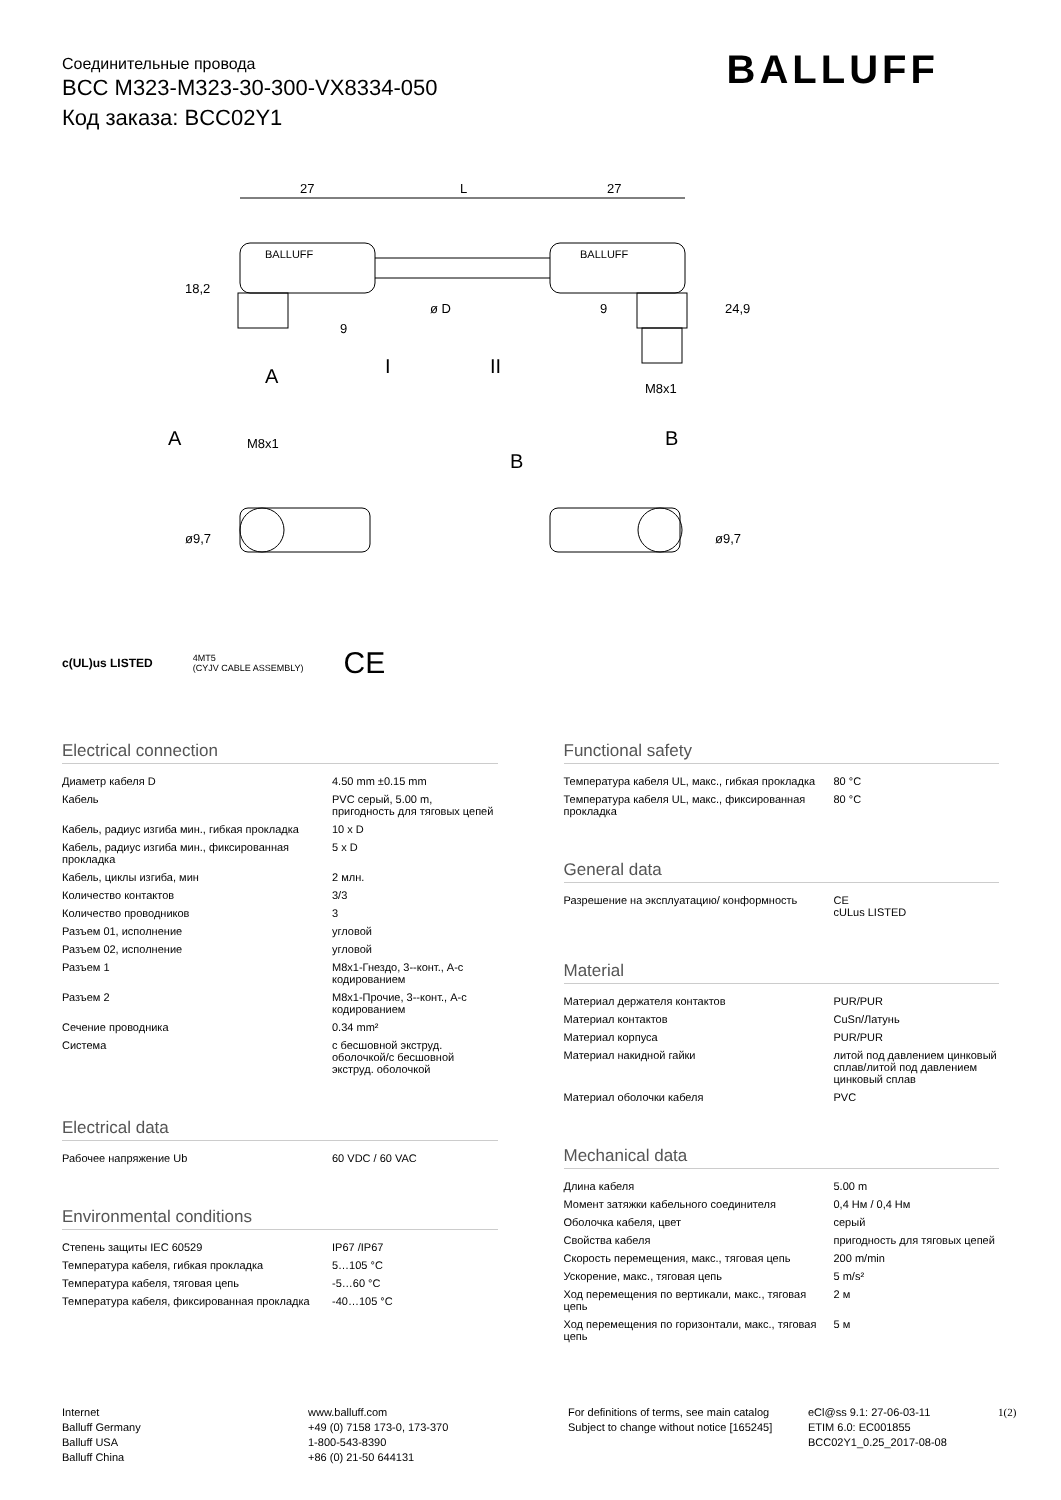Соединительные провода
BCC M323-M323-30-300-VX8334-050
Код заказа: BCC02Y1
BALLUFF
27
L
27
BALLUFF
BALLUFF
18,2
24,9
ø D
9
9
A
I
II
M8x1
B
A
M8x1
B
ø9,7
ø9,7
c(UL)us LISTED 4MT5
(CYJV CABLE ASSEMBLY) CE
Electrical connection
| Диаметр кабеля D | 4.50 mm ±0.15 mm |
| Кабель | PVC серый, 5.00 m, пригодность для тяговых цепей |
| Кабель, радиус изгиба мин., гибкая прокладка | 10 x D |
| Кабель, радиус изгиба мин., фиксированная прокладка | 5 x D |
| Кабель, циклы изгиба, мин | 2 млн. |
| Количество контактов | 3/3 |
| Количество проводников | 3 |
| Разъем 01, исполнение | угловой |
| Разъем 02, исполнение | угловой |
| Разъем 1 | M8x1-Гнездо, 3--конт., A-с кодированием |
| Разъем 2 | M8x1-Прочие, 3--конт., A-с кодированием |
| Сечение проводника | 0.34 mm² |
| Система | с бесшовной экструд. оболочкой/с бесшовной экструд. оболочкой |
Electrical data
| Рабочее напряжение Ub | 60 VDC / 60 VAC |
Environmental conditions
| Степень защиты IEC 60529 | IP67 /IP67 |
| Температура кабеля, гибкая прокладка | 5…105 °C |
| Температура кабеля, тяговая цепь | -5…60 °C |
| Температура кабеля, фиксированная прокладка | -40…105 °C |
Functional safety
| Температура кабеля UL, макс., гибкая прокладка | 80 °C |
| Температура кабеля UL, макс., фиксированная прокладка | 80 °C |
General data
| Разрешение на эксплуатацию/ конформность | CE cULus LISTED |
Material
| Материал держателя контактов | PUR/PUR |
| Материал контактов | CuSn/Латунь |
| Материал корпуса | PUR/PUR |
| Материал накидной гайки | литой под давлением цинковый сплав/литой под давлением цинковый сплав |
| Материал оболочки кабеля | PVC |
Mechanical data
| Длина кабеля | 5.00 m |
| Момент затяжки кабельного соединителя | 0,4 Нм / 0,4 Нм |
| Оболочка кабеля, цвет | серый |
| Свойства кабеля | пригодность для тяговых цепей |
| Скорость перемещения, макс., тяговая цепь | 200 m/min |
| Ускорение, макс., тяговая цепь | 5 m/s² |
| Ход перемещения по вертикали, макс., тяговая цепь | 2 м |
| Ход перемещения по горизонтали, макс., тяговая цепь | 5 м |
Internet
Balluff Germany
Balluff USA
Balluff China
www.balluff.com
+49 (0) 7158 173-0, 173-370
1-800-543-8390
+86 (0) 21-50 644131
For definitions of terms, see main catalog
Subject to change without notice [165245]
eCl@ss 9.1: 27-06-03-11
ETIM 6.0: EC001855
BCC02Y1_0.25_2017-08-08
1(2)